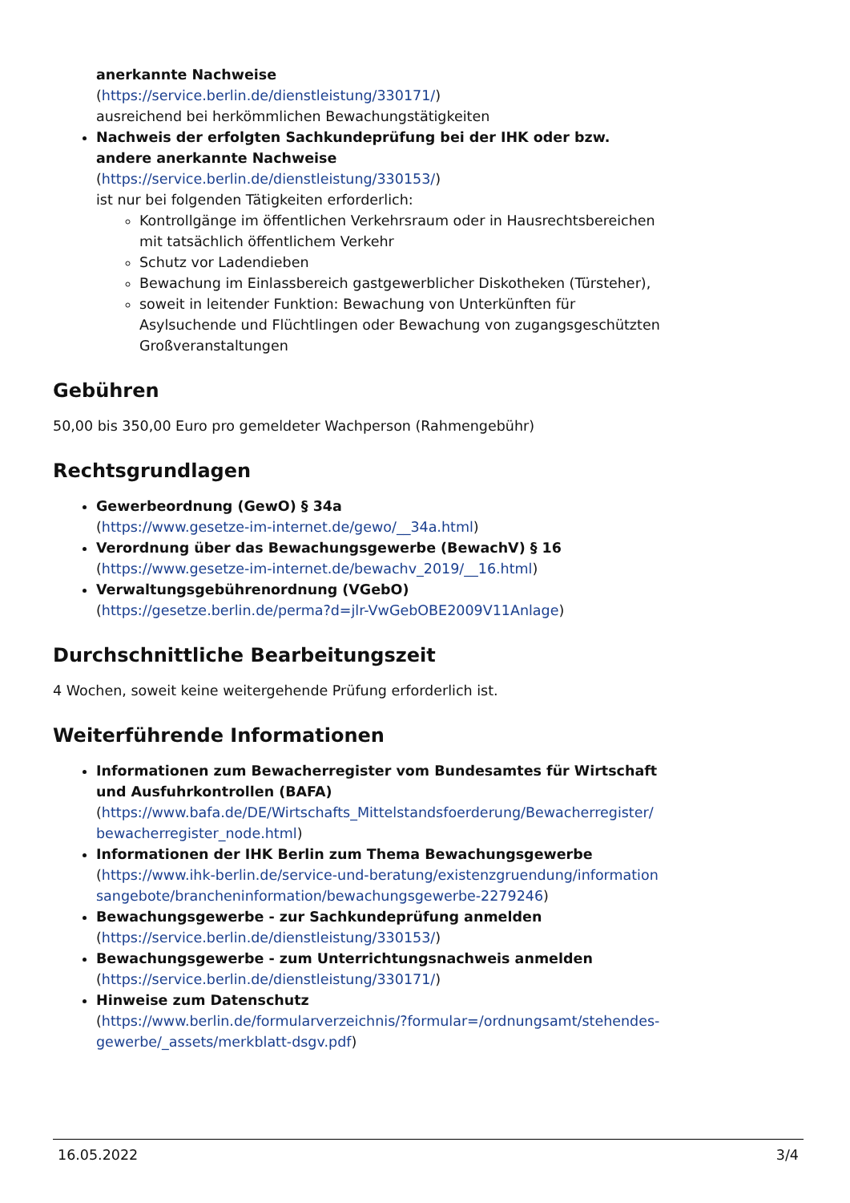anerkannte Nachweise
(https://service.berlin.de/dienstleistung/330171/)
ausreichend bei herkömmlichen Bewachungstätigkeiten
Nachweis der erfolgten Sachkundeprüfung bei der IHK oder bzw. andere anerkannte Nachweise
(https://service.berlin.de/dienstleistung/330153/)
ist nur bei folgenden Tätigkeiten erforderlich:
Kontrollgänge im öffentlichen Verkehrsraum oder in Hausrechtsbereichen mit tatsächlich öffentlichem Verkehr
Schutz vor Ladendieben
Bewachung im Einlassbereich gastgewerblicher Diskotheken (Türsteher),
soweit in leitender Funktion: Bewachung von Unterkünften für Asylsuchende und Flüchtlingen oder Bewachung von zugangsgeschützten Großveranstaltungen
Gebühren
50,00 bis 350,00 Euro pro gemeldeter Wachperson (Rahmengebühr)
Rechtsgrundlagen
Gewerbeordnung (GewO) § 34a
(https://www.gesetze-im-internet.de/gewo/__34a.html)
Verordnung über das Bewachungsgewerbe (BewachV) § 16
(https://www.gesetze-im-internet.de/bewachv_2019/__16.html)
Verwaltungsgebührenordnung (VGebO)
(https://gesetze.berlin.de/perma?d=jlr-VwGebOBE2009V11Anlage)
Durchschnittliche Bearbeitungszeit
4 Wochen, soweit keine weitergehende Prüfung erforderlich ist.
Weiterführende Informationen
Informationen zum Bewacherregister vom Bundesamtes für Wirtschaft und Ausfuhrkontrollen (BAFA)
(https://www.bafa.de/DE/Wirtschafts_Mittelstandsfoerderung/Bewacherregister/bewacherregister_node.html)
Informationen der IHK Berlin zum Thema Bewachungsgewerbe
(https://www.ihk-berlin.de/service-und-beratung/existenzgruendung/informationsangebote/brancheninformation/bewachungsgewerbe-2279246)
Bewachungsgewerbe - zur Sachkundeprüfung anmelden
(https://service.berlin.de/dienstleistung/330153/)
Bewachungsgewerbe - zum Unterrichtungsnachweis anmelden
(https://service.berlin.de/dienstleistung/330171/)
Hinweise zum Datenschutz
(https://www.berlin.de/formularverzeichnis/?formular=/ordnungsamt/stehendes-gewerbe/_assets/merkblatt-dsgv.pdf)
16.05.2022 3/4